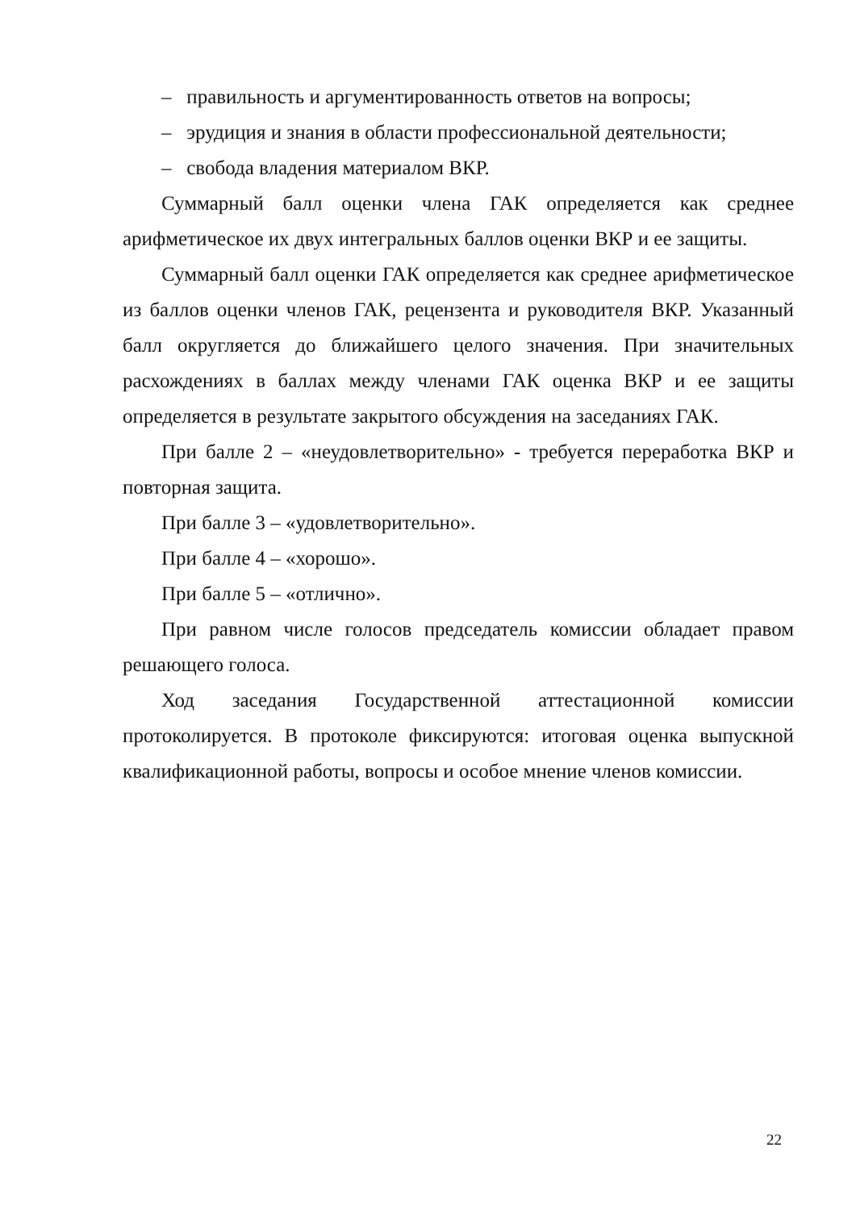– правильность и аргументированность ответов на вопросы;
– эрудиция и знания в области профессиональной деятельности;
– свобода владения материалом ВКР.
Суммарный балл оценки члена ГАК определяется как среднее арифметическое их двух интегральных баллов оценки ВКР и ее защиты.
Суммарный балл оценки ГАК определяется как среднее арифметическое из баллов оценки членов ГАК, рецензента и руководителя ВКР. Указанный балл округляется до ближайшего целого значения. При значительных расхождениях в баллах между членами ГАК оценка ВКР и ее защиты определяется в результате закрытого обсуждения на заседаниях ГАК.
При балле 2 – «неудовлетворительно» - требуется переработка ВКР и повторная защита.
При балле 3 – «удовлетворительно».
При балле 4 – «хорошо».
При балле 5 – «отлично».
При равном числе голосов председатель комиссии обладает правом решающего голоса.
Ход заседания Государственной аттестационной комиссии протоколируется. В протоколе фиксируются: итоговая оценка выпускной квалификационной работы, вопросы и особое мнение членов комиссии.
22